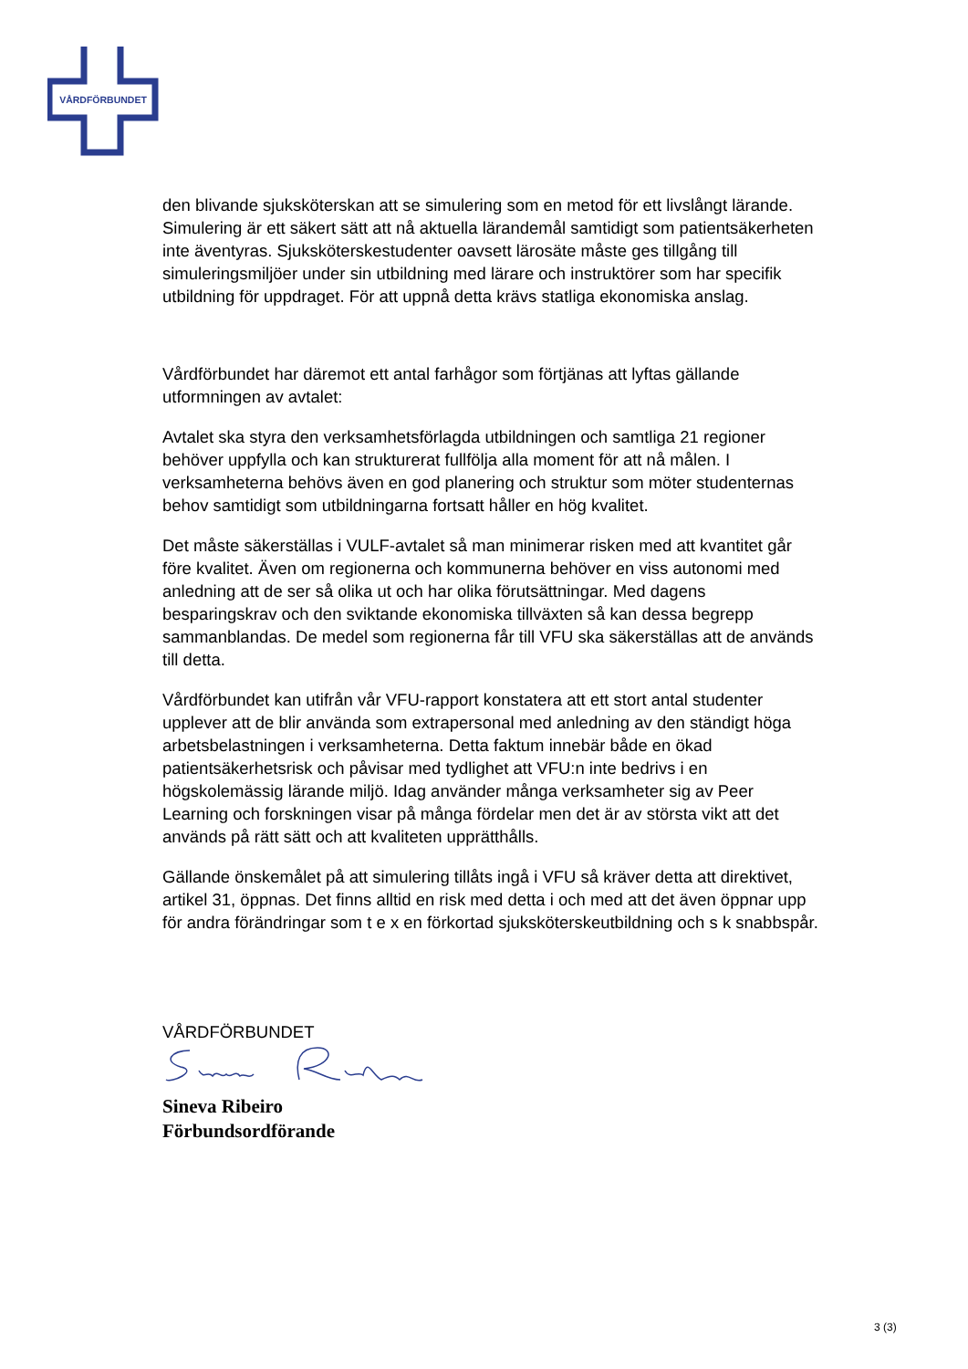VÅRDFÖRBUNDET
den blivande sjuksköterskan att se simulering som en metod för ett livslångt lärande. Simulering är ett säkert sätt att nå aktuella lärandemål samtidigt som patientsäkerheten inte äventyras. Sjuksköterskestudenter oavsett lärosäte måste ges tillgång till simuleringsmiljöer under sin utbildning med lärare och instruktörer som har specifik utbildning för uppdraget. För att uppnå detta krävs statliga ekonomiska anslag.
Vårdförbundet har däremot ett antal farhågor som förtjänas att lyftas gällande utformningen av avtalet:
Avtalet ska styra den verksamhetsförlagda utbildningen och samtliga 21 regioner behöver uppfylla och kan strukturerat fullfölja alla moment för att nå målen. I verksamheterna behövs även en god planering och struktur som möter studenternas behov samtidigt som utbildningarna fortsatt håller en hög kvalitet.
Det måste säkerställas i VULF-avtalet så man minimerar risken med att kvantitet går före kvalitet. Även om regionerna och kommunerna behöver en viss autonomi med anledning att de ser så olika ut och har olika förutsättningar. Med dagens besparingskrav och den sviktande ekonomiska tillväxten så kan dessa begrepp sammanblandas. De medel som regionerna får till VFU ska säkerställas att de används till detta.
Vårdförbundet kan utifrån vår VFU-rapport konstatera att ett stort antal studenter upplever att de blir använda som extrapersonal med anledning av den ständigt höga arbetsbelastningen i verksamheterna. Detta faktum innebär både en ökad patientsäkerhetsrisk och påvisar med tydlighet att VFU:n inte bedrivs i en högskolemässig lärande miljö. Idag använder många verksamheter sig av Peer Learning och forskningen visar på många fördelar men det är av största vikt att det används på rätt sätt och att kvaliteten upprätthålls.
Gällande önskemålet på att simulering tillåts ingå i VFU så kräver detta att direktivet, artikel 31, öppnas. Det finns alltid en risk med detta i och med att det även öppnar upp för andra förändringar som t e x en förkortad sjuksköterskeutbildning och s k snabbspår.
VÅRDFÖRBUNDET
Sineva Ribeiro
Förbundsordförande
3 (3)